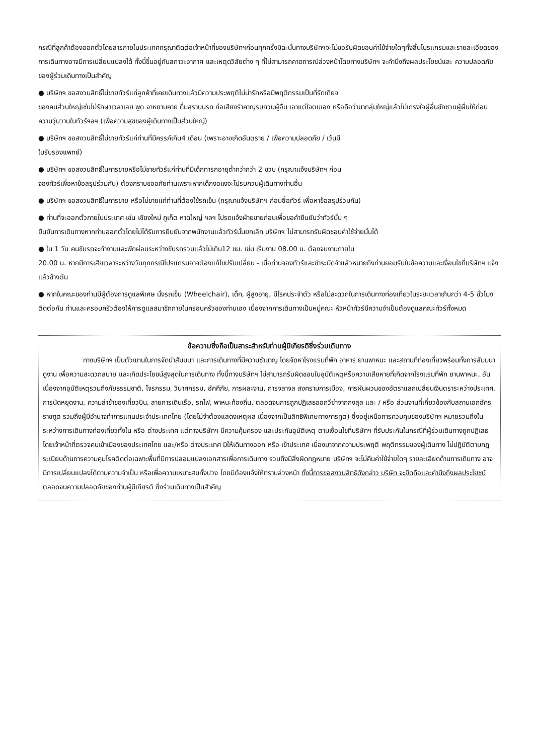กรณีที่ลูกค้าต้องออกตั๋วโดยสารภายในประเทศกรุณาติดต่อเจ้าหน้าที่ของบริษัทฯก่อนทุกครั้งมิฉะนั้นทางบริษัทฯจะไม่ขอรับผิดชอบค่าใช้จ่ายใดๆทั้งสิ้นโปรแกรมและรายละเอียดของการเดินทางอาจมีการเปลี่ยนแปลงได้ ทั้งนี้ขึ้นอยู่กับสภาวะอากาศ และเหตุดวิสัยต่าง ๆ ที่ไม่สามารถคาดการณ์ล่วงหน้าโดยทางบริษัทฯ จะคำนึงถึงผลประโยชน์และ ความปลอดภัยของผู้ร่วมเดินทางเป็นสำคัญ
● บริษัทฯ ขอสงวนสิทธิ์ไม่ขายทัวร์แก่ลูกค้าที่เคยเดินทางแล้วมีความประพฤติไม่น่ารักหรือมีพฤติกรรมเป็นที่รักเกียจ
ของคนส่วนใหญ่เช่นไม่รักษาเวลาเลย พูด จาหยาบคาย ดื่มสุราบนรถ ก่อเสียงรำคาญรบกวนผู้อื่น เอาแต่ใจตนเอง หรือถือว่ามากลุ่มใหญ่แล้วไม่เกรงใจผู้อื่นชักชวนผู้ผื่นให้ก่อนความวุ่นวานในทัวร์ฯลฯ (เพื่อความสุขของผู้เดินทางเป็นส่วนใหญ่)
● บริษัทฯ ขอสงวนสิทธิ์ไม่ขายทัวร์แก่ท่านที่มีครรภ์เกิน4 เดือน (เพราะอาจเกิดอันตราย / เพื่อความปลอดภัย / เว้นมี
ใบรับรองแพทย์)
● บริษัทฯ ขอสงวนสิทธิ์ในการขายหรือไม่ขายทัวร์แก่ท่านที่มีเด็กทารกอายุต่ำกว่ากว่า 2 ขวบ (กรุณาแจ้งบริษัทฯ ก่อน
จองทัวร์เพื่อหาข้อสรุปร่วมกัน) ต้องกราบขออภัยท่านเพราะหากเด็กงอแงจะไปรบกวนผู้เดินทางท่านอื่น
● บริษัทฯ ขอสงวนสิทธิ์ในการขาย หรือไม่ขายแก่ท่านที่ต้องใช้รถเข็น (กรุณาแจ้งบริษัทฯ ก่อนซื้อทัวร์ เพื่อหาข้อสรุปร่วมกัน)
● ท่านที่จะออกตั๋วภายในประเทศ เช่น เชียงใหม่ ภูเก็ต หาดใหญ่ ฯลฯ โปรดแจ้งฝ่ายขายก่อนเพื่อขอคำยืนยันว่าทัวร์นั้น ๆ
ยืนยันการเดินทางหากท่านออกตั๋วโดยไม่ได้รับการยืนยันจากพนักงานแล้วทัวร์นั้นยกเลิก บริษัทฯ ไม่สามารถรับผิดชอบค่าใช้จ่ายนั้นได้
● ใน 1 วัน คนขับรถจะทำงานและพักผ่อนระหว่างขับรถรวมแล้วไม่เกิน12 ชม. เช่น เริ่มงาน 08.00 น. ต้องจบงานภายใน
20.00 น. หากมีการเสียเวลาระหว่างวันทุกกรณีโปรแกรมอาจต้องแก้ไขปรับเปลี่ยน - เมื่อท่านจองทัวร์และชำระมัดจำแล้วหมายถึงท่านยอมรับในข้อความและเงื่อนไขที่บริษัทฯ แจ้งแล้วข้างต้น
● หากในคณะของท่านมีผู้ต้องการดูแลพิเศษ นั่งรถเข็น (Wheelchair), เด็ก, ผู้สูงอายุ, มีโรคประจำตัว หรือไม่สะดวกในการเดินทางท่องเที่ยวในระยะเวลาเกินกว่า 4-5 ชั่วโมงติดต่อกัน ท่านและครอบครัวต้องให้การดูแลสมาชิกภายในครอบครัวของท่านเอง เนื่องจากการเดินทางเป็นหมู่คณะ หัวหน้าทัวร์มีความจำเป็นต้องดูแลคณะทัวร์ทั้งหมด
ข้อความซึ่งถือเป็นสาระสำหรับท่านผู้มีเกียรติซึ่งร่วมเดินทาง
ทางบริษัทฯ เป็นตัวแทนในการจัดนำสัมมนา และการเดินทางที่มีความชำนาญ โดยจัดหาโรงแรมที่พัก อาหาร ยานพาหนะ และสถานที่ท่องเที่ยวพร้อมทั้งการสัมมนา ดูงาน เพื่อความสะดวกสบาย และเกิดประโยชน์สูงสุดในการเดินทาง ทั้งนี้ทางบริษัทฯ ไม่สามารถรับผิดชอบในอุบัติเหตุหรือความเสียหายที่เกิดจากโรงแรมที่พัก ยานพาหนะ, อันเนื่องจากอุบัติเหตุรวมถึงภัยธรรมชาติ, โจรกรรม, วินาศกรรม, อัคคีภัย, การผละงาน, การจลาจล สงครามการเมือง, การผันผวนของอัตราแลกเปลี่ยนเงินตราระหว่างประเทศ, การนัดหยุดงาน, ความล่าช้าของเที่ยวบิน, สายการเดินเรือ, รถไฟ, พาหนะท้องถิ่น, ตลอดจนการถูกปฏิเสธออกวีซ่าจากกงสุล และ / หรือ ส่วนงานที่เกี่ยวข้องกับสถานเอกอัครราชฑูต รวมถึงผู้มีอำนาจทำการแทนประจำประเทศไทย (โดยไม่จำต้องแสดงเหตุผล เนื่องจากเป็นสิทธิพิเศษทางการทูต) ซึ่งอยู่เหนือการควบคุมของบริษัทฯ หมายรวมถึงในระหว่างการเดินทางท่องเที่ยวทั้งใน หรือ ต่างประเทศ แต่ทางบริษัทฯ มีความคุ้มครอง และประกันอุบัติเหตุ ตามเงื่อนไขที่บริษัทฯ ที่รับประกันในกรณีที่ผู้ร่วมเดินทางถูกปฏิเสธโดยเจ้าหน้าที่ตรวจคนเข้าเมืองของประเทศไทย และ/หรือ ต่างประเทศ มิให้เดินทางออก หรือ เข้าประเทศ เนื่องมาจากความประพฤติ พฤติกรรมของผู้เดินทาง ไม่ปฏิบัติตามกฎระเบียบด้านการความคุมโรคติดต่อเฉพาะพื้นที่มีการปลอมแปลงเอกสารเพื่อการเดินทาง รวมถึงมีสิ่งผิดกฎหมาย บริษัทฯ จะไม่คืนค่าใช้จ่ายใดๆ รายละเอียดด้านการเดินทาง อาจมีการเปลี่ยนแปลงได้ตามความจำเป็น หรือเพื่อความเหมาะสมทั้งปวง โดยมิต้องแจ้งให้ทราบล่วงหน้า ทั้งนี้การขอสงวนสิทธิดังกล่าว บริษัท จะยึดถือและคำนึงถึงผลประโยชน์ตลอดจนความปลอดภัยของท่านผู้มีเกียรติ ซึ่งร่วมเดินทางเป็นสำคัญ